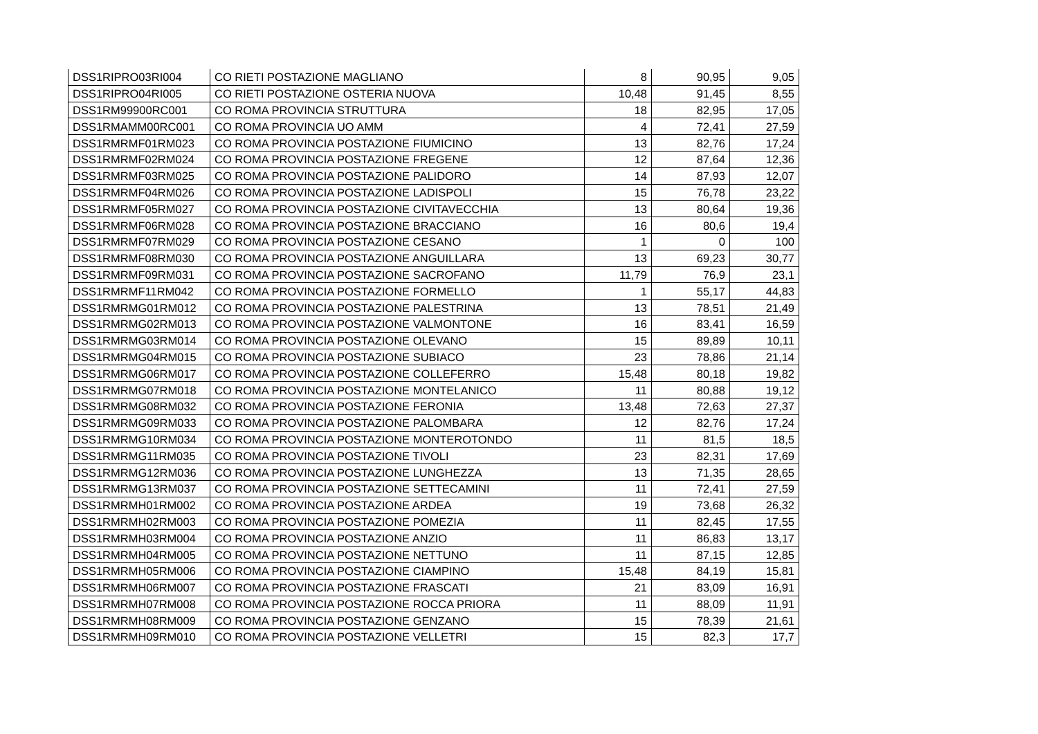| DSS1RIPRO03RI004 | CO RIETI POSTAZIONE MAGLIANO | 8 | 90,95 | 9,05 |
| DSS1RIPRO04RI005 | CO RIETI POSTAZIONE OSTERIA NUOVA | 10,48 | 91,45 | 8,55 |
| DSS1RM99900RC001 | CO ROMA PROVINCIA STRUTTURA | 18 | 82,95 | 17,05 |
| DSS1RMAMM00RC001 | CO ROMA PROVINCIA UO AMM | 4 | 72,41 | 27,59 |
| DSS1RMRMF01RM023 | CO ROMA PROVINCIA POSTAZIONE FIUMICINO | 13 | 82,76 | 17,24 |
| DSS1RMRMF02RM024 | CO ROMA PROVINCIA POSTAZIONE FREGENE | 12 | 87,64 | 12,36 |
| DSS1RMRMF03RM025 | CO ROMA PROVINCIA POSTAZIONE PALIDORO | 14 | 87,93 | 12,07 |
| DSS1RMRMF04RM026 | CO ROMA PROVINCIA POSTAZIONE LADISPOLI | 15 | 76,78 | 23,22 |
| DSS1RMRMF05RM027 | CO ROMA PROVINCIA POSTAZIONE CIVITAVECCHIA | 13 | 80,64 | 19,36 |
| DSS1RMRMF06RM028 | CO ROMA PROVINCIA POSTAZIONE BRACCIANO | 16 | 80,6 | 19,4 |
| DSS1RMRMF07RM029 | CO ROMA PROVINCIA POSTAZIONE CESANO | 1 | 0 | 100 |
| DSS1RMRMF08RM030 | CO ROMA PROVINCIA POSTAZIONE ANGUILLARA | 13 | 69,23 | 30,77 |
| DSS1RMRMF09RM031 | CO ROMA PROVINCIA POSTAZIONE SACROFANO | 11,79 | 76,9 | 23,1 |
| DSS1RMRMF11RM042 | CO ROMA PROVINCIA POSTAZIONE FORMELLO | 1 | 55,17 | 44,83 |
| DSS1RMRMG01RM012 | CO ROMA PROVINCIA POSTAZIONE PALESTRINA | 13 | 78,51 | 21,49 |
| DSS1RMRMG02RM013 | CO ROMA PROVINCIA POSTAZIONE VALMONTONE | 16 | 83,41 | 16,59 |
| DSS1RMRMG03RM014 | CO ROMA PROVINCIA POSTAZIONE OLEVANO | 15 | 89,89 | 10,11 |
| DSS1RMRMG04RM015 | CO ROMA PROVINCIA POSTAZIONE SUBIACO | 23 | 78,86 | 21,14 |
| DSS1RMRMG06RM017 | CO ROMA PROVINCIA POSTAZIONE COLLEFERRO | 15,48 | 80,18 | 19,82 |
| DSS1RMRMG07RM018 | CO ROMA PROVINCIA POSTAZIONE MONTELANICO | 11 | 80,88 | 19,12 |
| DSS1RMRMG08RM032 | CO ROMA PROVINCIA POSTAZIONE FERONIA | 13,48 | 72,63 | 27,37 |
| DSS1RMRMG09RM033 | CO ROMA PROVINCIA POSTAZIONE PALOMBARA | 12 | 82,76 | 17,24 |
| DSS1RMRMG10RM034 | CO ROMA PROVINCIA POSTAZIONE MONTEROTONDO | 11 | 81,5 | 18,5 |
| DSS1RMRMG11RM035 | CO ROMA PROVINCIA POSTAZIONE TIVOLI | 23 | 82,31 | 17,69 |
| DSS1RMRMG12RM036 | CO ROMA PROVINCIA POSTAZIONE LUNGHEZZA | 13 | 71,35 | 28,65 |
| DSS1RMRMG13RM037 | CO ROMA PROVINCIA POSTAZIONE SETTECAMINI | 11 | 72,41 | 27,59 |
| DSS1RMRMH01RM002 | CO ROMA PROVINCIA POSTAZIONE ARDEA | 19 | 73,68 | 26,32 |
| DSS1RMRMH02RM003 | CO ROMA PROVINCIA POSTAZIONE POMEZIA | 11 | 82,45 | 17,55 |
| DSS1RMRMH03RM004 | CO ROMA PROVINCIA POSTAZIONE ANZIO | 11 | 86,83 | 13,17 |
| DSS1RMRMH04RM005 | CO ROMA PROVINCIA POSTAZIONE NETTUNO | 11 | 87,15 | 12,85 |
| DSS1RMRMH05RM006 | CO ROMA PROVINCIA POSTAZIONE CIAMPINO | 15,48 | 84,19 | 15,81 |
| DSS1RMRMH06RM007 | CO ROMA PROVINCIA POSTAZIONE FRASCATI | 21 | 83,09 | 16,91 |
| DSS1RMRMH07RM008 | CO ROMA PROVINCIA POSTAZIONE ROCCA PRIORA | 11 | 88,09 | 11,91 |
| DSS1RMRMH08RM009 | CO ROMA PROVINCIA POSTAZIONE GENZANO | 15 | 78,39 | 21,61 |
| DSS1RMRMH09RM010 | CO ROMA PROVINCIA POSTAZIONE VELLETRI | 15 | 82,3 | 17,7 |